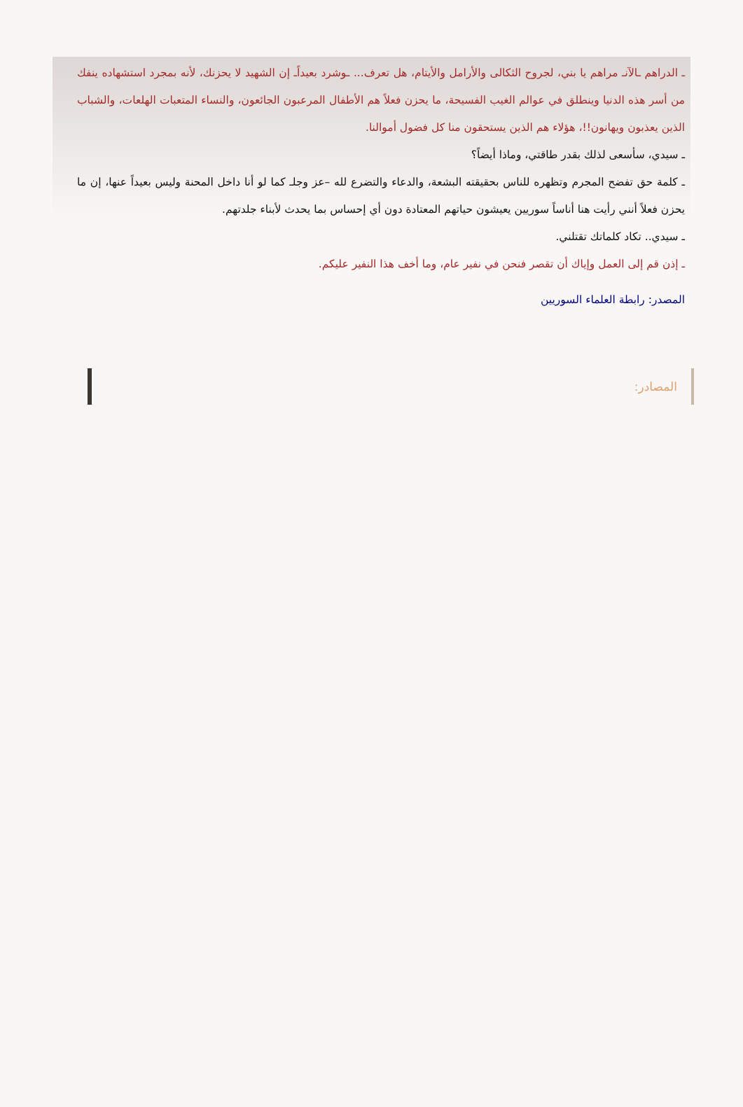ـ الدراهم ـالآنـ مراهم يا بني، لجروح الثكالى والأرامل والأيتام، هل تعرف... ـوشرد بعيداًـ إن الشهيد لا يحزنك، لأنه بمجرد استشهاده ينفك من أسر هذه الدنيا وينطلق في عوالم الغيب الفسيحة، ما يحزن فعلاً هم الأطفال المرعبون الجائعون، والنساء المتعبات الهلعات، والشباب الذين يعذبون ويهانون!!، هؤلاء هم الذين يستحقون منا كل فضول أموالنا.
ـ سيدي، سأسعى لذلك بقدر طاقتي، وماذا أيضاً؟
ـ كلمة حق تفضح المجرم وتظهره للناس بحقيقته البشعة، والدعاء والتضرع لله –عز وجلـ كما لو أنا داخل المحنة وليس بعيداً عنها، إن ما يحزن فعلاً أنني رأيت هنا أناساً سوريين يعيشون حياتهم المعتادة دون أي إحساس بما يحدث لأبناء جلدتهم.
ـ سيدي.. تكاد كلماتك تقتلني.
ـ إذن قم إلى العمل وإياك أن تقصر فنحن في نفير عام، وما أخف هذا النفير عليكم.
المصدر: رابطة العلماء السوريين
المصادر: